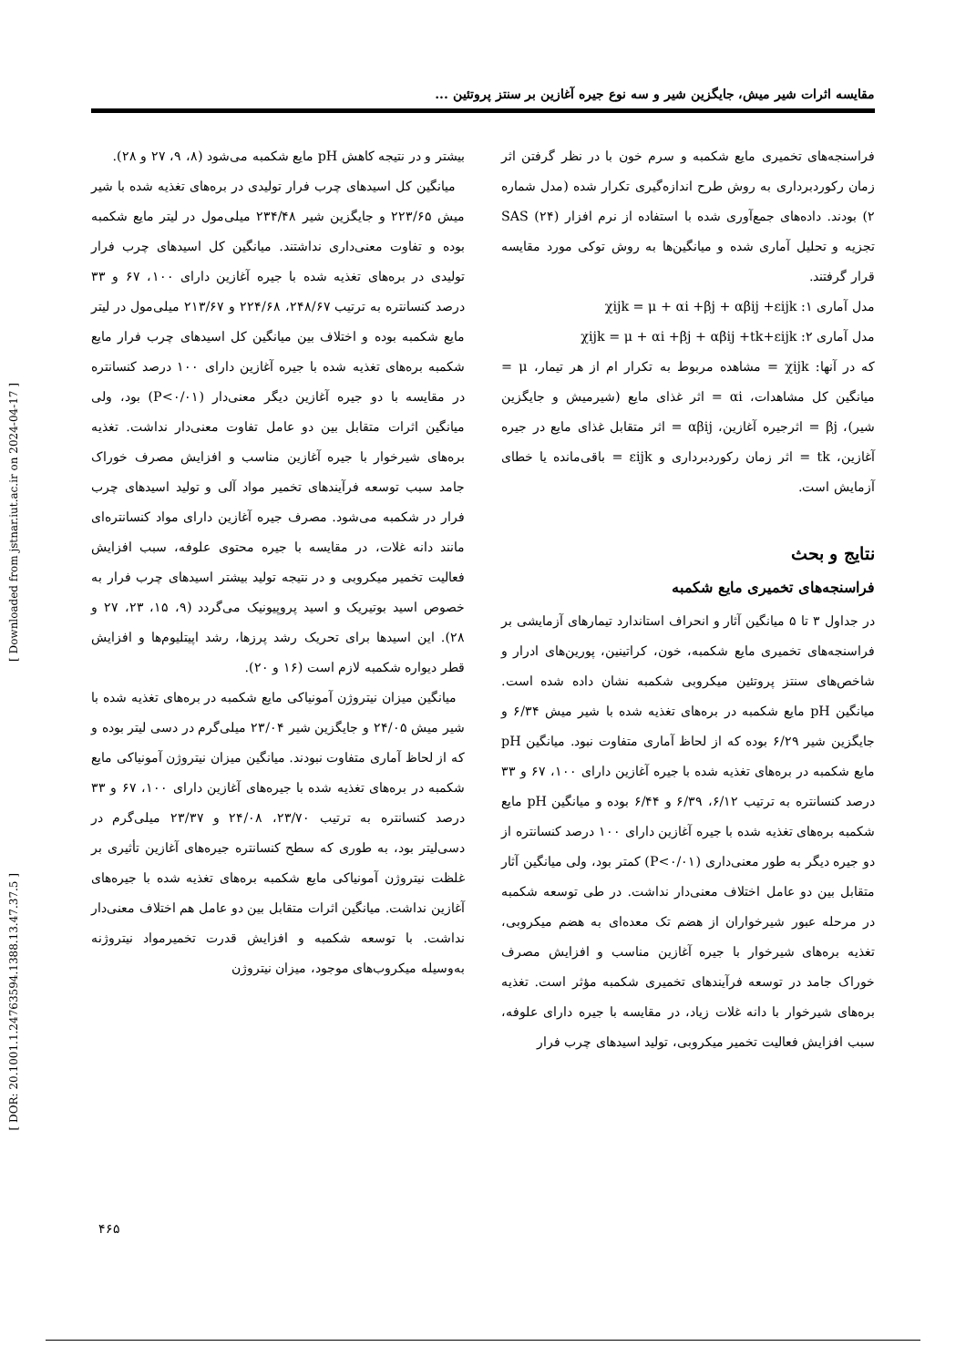[ Downloaded from jstnar.iut.ac.ir on 2024-04-17 ]
[ DOR: 20.1001.1.24763594.1388.13.47.37.5 ]
مقایسه اثرات شیر میش، جایگزین شیر و سه نوع جیره آغازین بر سنتز پروتئین ...
فراسنجه‌های تخمیری مایع شکمبه و سرم خون با در نظر گرفتن اثر زمان رکوردبرداری به روش طرح اندازه‌گیری تکرار شده (مدل شماره ۲) بودند. داده‌های جمع‌آوری شده با استفاده از نرم افزار SAS (۲۴) تجزیه و تحلیل آماری شده و میانگین‌ها به روش توکی مورد مقایسه قرار گرفتند.
مدل آماری ۱: χijk = μ + αi +βj + αβij +εijk
مدل آماری ۲: χijk = μ + αi +βj + αβij +tk+εijk
که در آنها: χijk = مشاهده مربوط به تکرار ام از هر تیمار، μ = میانگین کل مشاهدات، αi = اثر غذای مایع (شیرمیش و جایگزین شیر)، βj = اثرجیره آغازین، αβij = اثر متقابل غذای مایع در جیره آغازین، tk = اثر زمان رکوردبرداری و εijk = باقی‌مانده یا خطای آزمایش است.
نتایج و بحث
فراسنجه‌های تخمیری مایع شکمبه
در جداول ۳ تا ۵ میانگین آثار و انحراف استاندارد تیمارهای آزمایشی بر فراسنجه‌های تخمیری مایع شکمبه، خون، کراتینین، پورین‌های ادرار و شاخص‌های سنتز پروتئین میکروبی شکمبه نشان داده شده است. میانگین pH مایع شکمبه در بره‌های تغذیه شده با شیر میش ۶/۳۴ و جایگزین شیر ۶/۲۹ بوده که از لحاظ آماری متفاوت نبود. میانگین pH مایع شکمبه در بره‌های تغذیه شده با جیره آغازین دارای ۱۰۰، ۶۷ و ۳۳ درصد کنسانتره به ترتیب ۶/۱۲، ۶/۳۹ و ۶/۴۴ بوده و میانگین pH مایع شکمبه بره‌های تغذیه شده با جیره آغازین دارای ۱۰۰ درصد کنسانتره از دو جیره دیگر به طور معنی‌داری (P<۰/۰۱) کمتر بود، ولی میانگین آثار متقابل بین دو عامل اختلاف معنی‌دار نداشت. در طی توسعه شکمبه در مرحله عبور شیرخواران از هضم تک معده‌ای به هضم میکروبی، تغذیه بره‌های شیرخوار با جیره آغازین مناسب و افزایش مصرف خوراک جامد در توسعه فرآیندهای تخمیری شکمبه مؤثر است. تغذیه بره‌های شیرخوار با دانه غلات زیاد، در مقایسه با جیره دارای علوفه، سبب افزایش فعالیت تخمیر میکروبی، تولید اسیدهای چرب فرار
بیشتر و در نتیجه کاهش pH مایع شکمبه می‌شود (۸، ۹، ۲۷ و ۲۸).
میانگین کل اسیدهای چرب فرار تولیدی در بره‌های تغذیه شده با شیر میش ۲۲۳/۶۵ و جایگزین شیر ۲۳۴/۴۸ میلی‌مول در لیتر مایع شکمبه بوده و تفاوت معنی‌داری نداشتند. میانگین کل اسیدهای چرب فرار تولیدی در بره‌های تغذیه شده با جیره آغازین دارای ۱۰۰، ۶۷ و ۳۳ درصد کنسانتره به ترتیب ۲۴۸/۶۷، ۲۲۴/۶۸ و ۲۱۳/۶۷ میلی‌مول در لیتر مایع شکمبه بوده و اختلاف بین میانگین کل اسیدهای چرب فرار مایع شکمبه بره‌های تغذیه شده با جیره آغازین دارای ۱۰۰ درصد کنسانتره در مقایسه با دو جیره آغازین دیگر معنی‌دار (P<۰/۰۱) بود، ولی میانگین اثرات متقابل بین دو عامل تفاوت معنی‌دار نداشت. تغذیه بره‌های شیرخوار با جیره آغازین مناسب و افزایش مصرف خوراک جامد سبب توسعه فرآیندهای تخمیر مواد آلی و تولید اسیدهای چرب فرار در شکمبه می‌شود. مصرف جیره آغازین دارای مواد کنسانتره‌ای مانند دانه غلات، در مقایسه با جیره محتوی علوفه، سبب افزایش فعالیت تخمیر میکروبی و در نتیجه تولید بیشتر اسیدهای چرب فرار به خصوص اسید بوتیریک و اسید پروپیونیک می‌گردد (۹، ۱۵، ۲۳، ۲۷ و ۲۸). این اسیدها برای تحریک رشد پرزها، رشد اپیتلیوم‌ها و افزایش قطر دیواره شکمبه لازم است (۱۶ و ۲۰).
میانگین میزان نیتروژن آمونیاکی مایع شکمبه در بره‌های تغذیه شده با شیر میش ۲۴/۰۵ و جایگزین شیر ۲۳/۰۴ میلی‌گرم در دسی لیتر بوده و که از لحاظ آماری متفاوت نبودند. میانگین میزان نیتروژن آمونیاکی مایع شکمبه در بره‌های تغذیه شده با جیره‌های آغازین دارای ۱۰۰، ۶۷ و ۳۳ درصد کنسانتره به ترتیب ۲۳/۷۰، ۲۴/۰۸ و ۲۳/۳۷ میلی‌گرم در دسی‌لیتر بود، به طوری که سطح کنسانتره جیره‌های آغازین تأثیری بر غلظت نیتروژن آمونیاکی مایع شکمبه بره‌های تغذیه شده با جیره‌های آغازین نداشت. میانگین اثرات متقابل بین دو عامل هم اختلاف معنی‌دار نداشت. با توسعه شکمبه و افزایش قدرت تخمیرمواد نیتروژنه به‌وسیله میکروب‌های موجود، میزان نیتروژن
۴۶۵